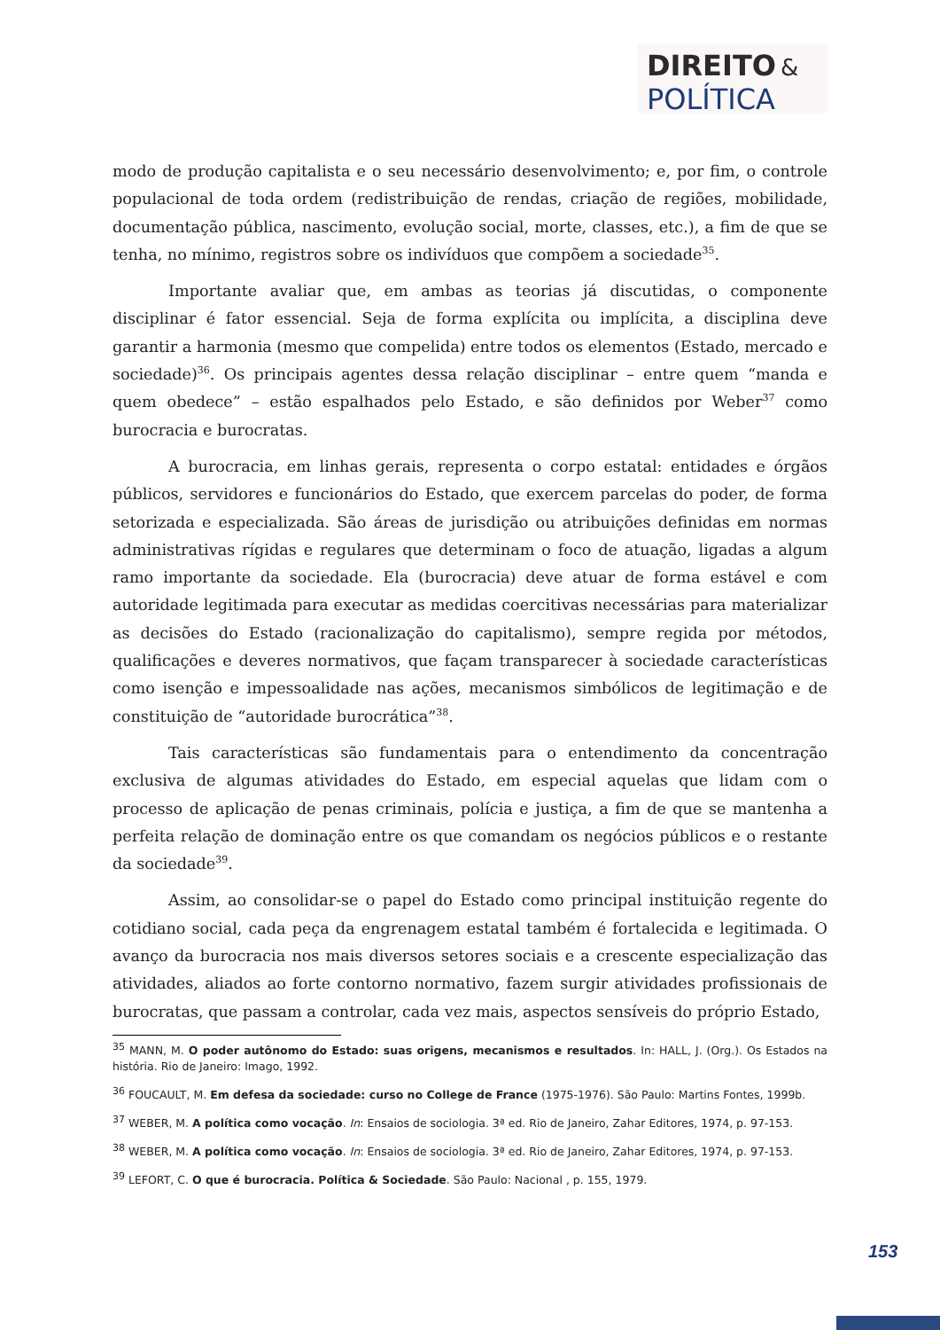DIREITO &
POLÍTICA
modo de produção capitalista e o seu necessário desenvolvimento; e, por fim, o controle populacional de toda ordem (redistribuição de rendas, criação de regiões, mobilidade, documentação pública, nascimento, evolução social, morte, classes, etc.), a fim de que se tenha, no mínimo, registros sobre os indivíduos que compõem a sociedade<sup>35</sup>.
Importante avaliar que, em ambas as teorias já discutidas, o componente disciplinar é fator essencial. Seja de forma explícita ou implícita, a disciplina deve garantir a harmonia (mesmo que compelida) entre todos os elementos (Estado, mercado e sociedade)<sup>36</sup>. Os principais agentes dessa relação disciplinar – entre quem “manda e quem obedece” – estão espalhados pelo Estado, e são definidos por Weber<sup>37</sup> como burocracia e burocratas.
A burocracia, em linhas gerais, representa o corpo estatal: entidades e órgãos públicos, servidores e funcionários do Estado, que exercem parcelas do poder, de forma setorizada e especializada. São áreas de jurisdição ou atribuições definidas em normas administrativas rígidas e regulares que determinam o foco de atuação, ligadas a algum ramo importante da sociedade. Ela (burocracia) deve atuar de forma estável e com autoridade legitimada para executar as medidas coercitivas necessárias para materializar as decisões do Estado (racionalização do capitalismo), sempre regida por métodos, qualificações e deveres normativos, que façam transparecer à sociedade características como isenção e impessoalidade nas ações, mecanismos simbólicos de legitimação e de constituição de “autoridade burocrática”<sup>38</sup>.
Tais características são fundamentais para o entendimento da concentração exclusiva de algumas atividades do Estado, em especial aquelas que lidam com o processo de aplicação de penas criminais, polícia e justiça, a fim de que se mantenha a perfeita relação de dominação entre os que comandam os negócios públicos e o restante da sociedade<sup>39</sup>.
Assim, ao consolidar-se o papel do Estado como principal instituição regente do cotidiano social, cada peça da engrenagem estatal também é fortalecida e legitimada. O avanço da burocracia nos mais diversos setores sociais e a crescente especialização das atividades, aliados ao forte contorno normativo, fazem surgir atividades profissionais de burocratas, que passam a controlar, cada vez mais, aspectos sensíveis do próprio Estado,
<sup>35</sup> MANN, M. O poder autônomo do Estado: suas origens, mecanismos e resultados. In: HALL, J. (Org.). Os Estados na história. Rio de Janeiro: Imago, 1992.
<sup>36</sup> FOUCAULT, M. Em defesa da sociedade: curso no College de France (1975-1976). São Paulo: Martins Fontes, 1999b.
<sup>37</sup> WEBER, M. A política como vocação. In: Ensaios de sociologia. 3ª ed. Rio de Janeiro, Zahar Editores, 1974, p. 97-153.
<sup>38</sup> WEBER, M. A política como vocação. In: Ensaios de sociologia. 3ª ed. Rio de Janeiro, Zahar Editores, 1974, p. 97-153.
<sup>39</sup> LEFORT, C. O que é burocracia. Política & Sociedade. São Paulo: Nacional , p. 155, 1979.
153